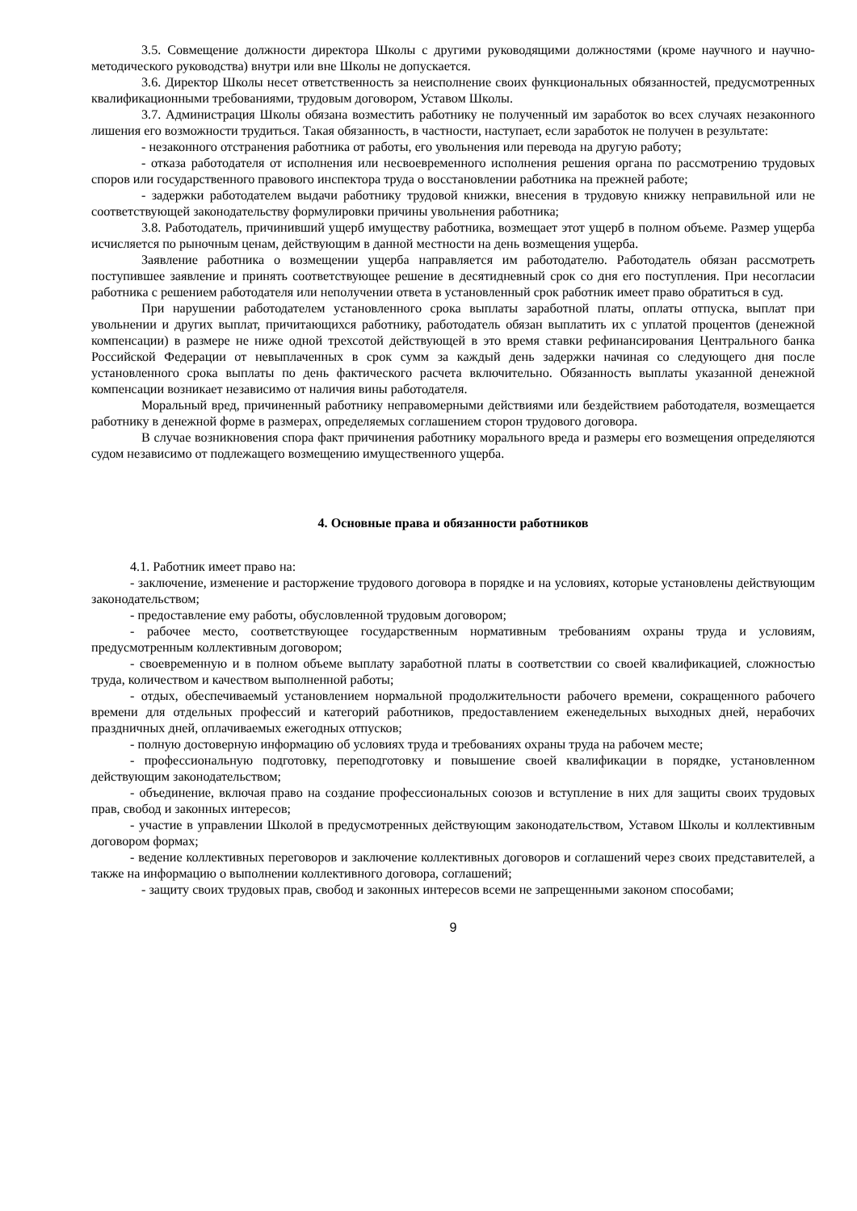3.5. Совмещение должности директора Школы с другими руководящими должностями (кроме научного и научно-методического руководства) внутри или вне Школы не допускается.
3.6. Директор Школы несет ответственность за неисполнение своих функциональных обязанностей, предусмотренных квалификационными требованиями, трудовым договором, Уставом Школы.
3.7. Администрация Школы обязана возместить работнику не полученный им заработок во всех случаях незаконного лишения его возможности трудиться. Такая обязанность, в частности, наступает, если заработок не получен в результате:
- незаконного отстранения работника от работы, его увольнения или перевода на другую работу;
- отказа работодателя от исполнения или несвоевременного исполнения решения органа по рассмотрению трудовых споров или государственного правового инспектора труда о восстановлении работника на прежней работе;
- задержки работодателем выдачи работнику трудовой книжки, внесения в трудовую книжку неправильной или не соответствующей законодательству формулировки причины увольнения работника;
3.8. Работодатель, причинивший ущерб имуществу работника, возмещает этот ущерб в полном объеме. Размер ущерба исчисляется по рыночным ценам, действующим в данной местности на день возмещения ущерба.
Заявление работника о возмещении ущерба направляется им работодателю. Работодатель обязан рассмотреть поступившее заявление и принять соответствующее решение в десятидневный срок со дня его поступления. При несогласии работника с решением работодателя или неполучении ответа в установленный срок работник имеет право обратиться в суд.
При нарушении работодателем установленного срока выплаты заработной платы, оплаты отпуска, выплат при увольнении и других выплат, причитающихся работнику, работодатель обязан выплатить их с уплатой процентов (денежной компенсации) в размере не ниже одной трехсотой действующей в это время ставки рефинансирования Центрального банка Российской Федерации от невыплаченных в срок сумм за каждый день задержки начиная со следующего дня после установленного срока выплаты по день фактического расчета включительно. Обязанность выплаты указанной денежной компенсации возникает независимо от наличия вины работодателя.
Моральный вред, причиненный работнику неправомерными действиями или бездействием работодателя, возмещается работнику в денежной форме в размерах, определяемых соглашением сторон трудового договора.
В случае возникновения спора факт причинения работнику морального вреда и размеры его возмещения определяются судом независимо от подлежащего возмещению имущественного ущерба.
4. Основные права и обязанности работников
4.1. Работник имеет право на:
- заключение, изменение и расторжение трудового договора в порядке и на условиях, которые установлены действующим законодательством;
- предоставление ему работы, обусловленной трудовым договором;
- рабочее место, соответствующее государственным нормативным требованиям охраны труда и условиям, предусмотренным коллективным договором;
- своевременную и в полном объеме выплату заработной платы в соответствии со своей квалификацией, сложностью труда, количеством и качеством выполненной работы;
- отдых, обеспечиваемый установлением нормальной продолжительности рабочего времени, сокращенного рабочего времени для отдельных профессий и категорий работников, предоставлением еженедельных выходных дней, нерабочих праздничных дней, оплачиваемых ежегодных отпусков;
- полную достоверную информацию об условиях труда и требованиях охраны труда на рабочем месте;
- профессиональную подготовку, переподготовку и повышение своей квалификации в порядке, установленном действующим законодательством;
- объединение, включая право на создание профессиональных союзов и вступление в них для защиты своих трудовых прав, свобод и законных интересов;
- участие в управлении Школой в предусмотренных действующим законодательством, Уставом Школы и коллективным договором формах;
- ведение коллективных переговоров и заключение коллективных договоров и соглашений через своих представителей, а также на информацию о выполнении коллективного договора, соглашений;
- защиту своих трудовых прав, свобод и законных интересов всеми не запрещенными законом способами;
9